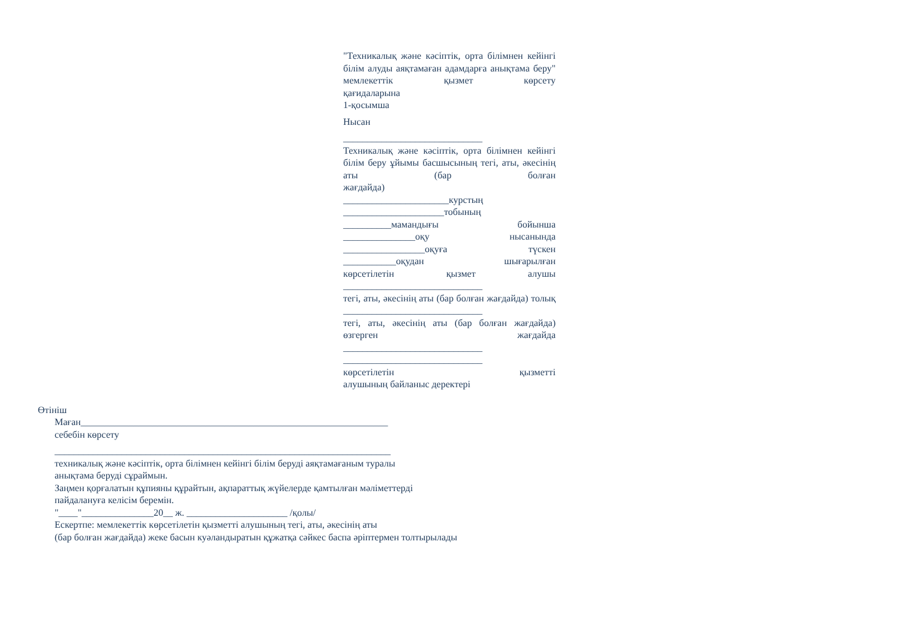"Техникалық және кәсіптік, орта білімнен кейінгі білім алуды аяқтамаған адамдарға анықтама беру" мемлекеттік қызмет көрсету
қағидаларына
1-қосымша
Нысан
_____________________________
Техникалық және кәсіптік, орта білімнен кейінгі білім беру ұйымы басшысының тегі, аты, әкесінің аты (бар болған
жағдайда)
______________________курстың
_____________________тобының
__________мамандығы бойынша
_______________оқу нысанында
_________________оқуға түскен
___________оқудан шығарылған
көрсетілетін қызмет алушы
_____________________________
тегі, аты, әкесінің аты (бар болған жағдайда) толық
_____________________________
тегі, аты, әкесінің аты (бар болған жағдайда) өзгерген жағдайда
_____________________________
_____________________________
көрсетілетін қызметті
алушының байланыс деректері
Өтініш
Маған________________________________________________________________
себебін көрсету
______________________________________________________________________
техникалық және кәсіптік, орта білімнен кейінгі білім беруді аяқтамағаным туралы
анықтама беруді сұраймын.
Заңмен қорғалатын құпияны құрайтын, ақпараттық жүйелерде қамтылған мәліметтерді
пайдалануға келісім беремін.
"____"_______________20__ ж. _____________________ /қолы/
Ескертпе: мемлекеттік көрсетілетін қызметті алушының тегі, аты, әкесінің аты
(бар болған жағдайда) жеке басын куәландыратын құжатқа сәйкес баспа әріптермен толтырылады